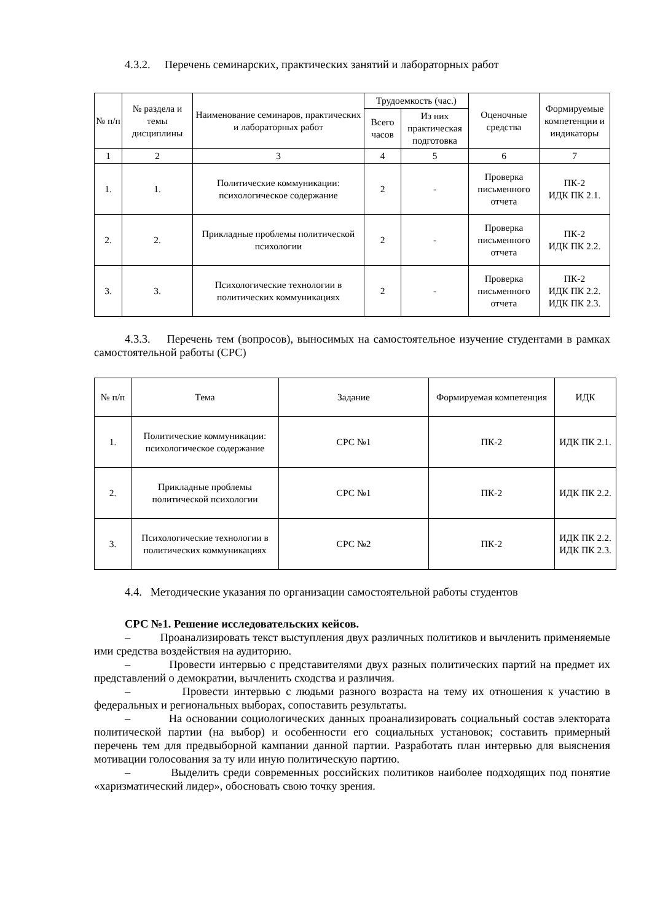4.3.2. Перечень семинарских, практических занятий и лабораторных работ
| № п/п | № раздела и темы дисциплины | Наименование семинаров, практических и лабораторных работ | Трудоемкость (час.) | | Оценочные средства | Формируемые компетенции и индикаторы |
| --- | --- | --- | --- | --- | --- | --- |
| | | | Всего часов | Из них практическая подготовка | | |
| 1 | 2 | 3 | 4 | 5 | 6 | 7 |
| 1. | 1. | Политические коммуникации: психологическое содержание | 2 | - | Проверка письменного отчета | ПК-2 ИДК ПК 2.1. |
| 2. | 2. | Прикладные проблемы политической психологии | 2 | - | Проверка письменного отчета | ПК-2 ИДК ПК 2.2. |
| 3. | 3. | Психологические технологии в политических коммуникациях | 2 | - | Проверка письменного отчета | ПК-2 ИДК ПК 2.2. ИДК ПК 2.3. |
4.3.3. Перечень тем (вопросов), выносимых на самостоятельное изучение студентами в рамках самостоятельной работы (СРС)
| № п/п | Тема | Задание | Формируемая компетенция | ИДК |
| --- | --- | --- | --- | --- |
| 1. | Политические коммуникации: психологическое содержание | СРС №1 | ПК-2 | ИДК ПК 2.1. |
| 2. | Прикладные проблемы политической психологии | СРС №1 | ПК-2 | ИДК ПК 2.2. |
| 3. | Психологические технологии в политических коммуникациях | СРС №2 | ПК-2 | ИДК ПК 2.2. ИДК ПК 2.3. |
4.4. Методические указания по организации самостоятельной работы студентов
СРС №1. Решение исследовательских кейсов.
– Проанализировать текст выступления двух различных политиков и вычленить применяемые ими средства воздействия на аудиторию.
– Провести интервью с представителями двух разных политических партий на предмет их представлений о демократии, вычленить сходства и различия.
– Провести интервью с людьми разного возраста на тему их отношения к участию в федеральных и региональных выборах, сопоставить результаты.
– На основании социологических данных проанализировать социальный состав электората политической партии (на выбор) и особенности его социальных установок; составить примерный перечень тем для предвыборной кампании данной партии. Разработать план интервью для выяснения мотивации голосования за ту или иную политическую партию.
– Выделить среди современных российских политиков наиболее подходящих под понятие «харизматический лидер», обосновать свою точку зрения.